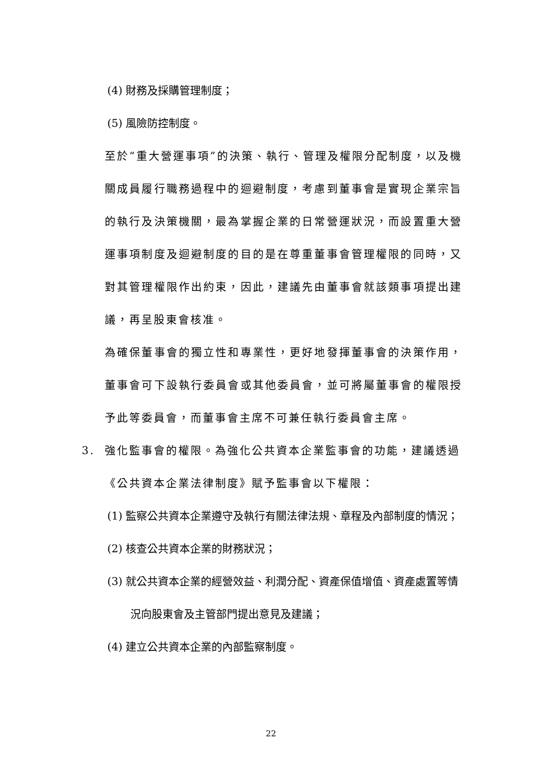(4) 財務及採購管理制度；
(5) 風險防控制度。
至於“重大營運事項”的決策、執行、管理及權限分配制度，以及機關成員履行職務過程中的迴避制度，考慮到董事會是實現企業宗旨的執行及決策機關，最為掌握企業的日常營運狀況，而設置重大營運事項制度及迴避制度的目的是在尊重董事會管理權限的同時，又對其管理權限作出約束，因此，建議先由董事會就該類事項提出建議，再呈股東會核准。
為確保董事會的獨立性和專業性，更好地發揮董事會的決策作用，董事會可下設執行委員會或其他委員會，並可將屬董事會的權限授予此等委員會，而董事會主席不可兼任執行委員會主席。
3. 強化監事會的權限。為強化公共資本企業監事會的功能，建議透過《公共資本企業法律制度》賦予監事會以下權限：
(1) 監察公共資本企業遵守及執行有關法律法規、章程及內部制度的情況；
(2) 核查公共資本企業的財務狀況；
(3) 就公共資本企業的經營效益、利潤分配、資產保值增值、資產處置等情況向股東會及主管部門提出意見及建議；
(4) 建立公共資本企業的內部監察制度。
22